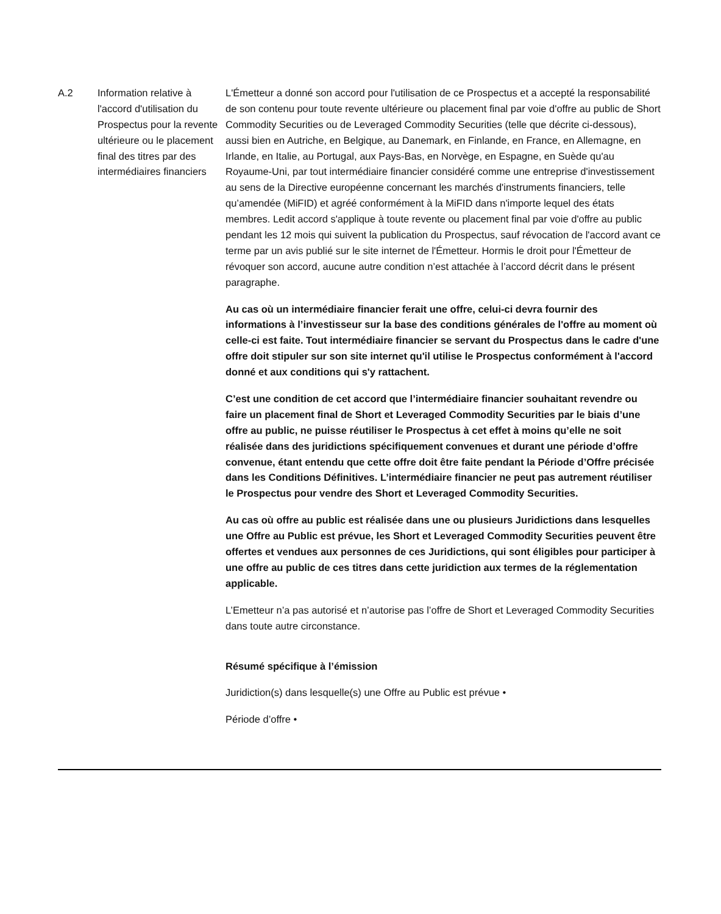| A.2 | Information relative à l'accord d'utilisation du Prospectus pour la revente ultérieure ou le placement final des titres par des intermédiaires financiers | L'Émetteur a donné son accord pour l'utilisation de ce Prospectus et a accepté la responsabilité de son contenu pour toute revente ultérieure ou placement final par voie d'offre au public de Short Commodity Securities ou de Leveraged Commodity Securities (telle que décrite ci-dessous), aussi bien en Autriche, en Belgique, au Danemark, en Finlande, en France, en Allemagne, en Irlande, en Italie, au Portugal, aux Pays-Bas, en Norvège, en Espagne, en Suède qu'au Royaume-Uni, par tout intermédiaire financier considéré comme une entreprise d'investissement au sens de la Directive européenne concernant les marchés d'instruments financiers, telle qu’amendée (MiFID) et agréé conformément à la MiFID dans n'importe lequel des états membres. Ledit accord s'applique à toute revente ou placement final par voie d'offre au public pendant les 12 mois qui suivent la publication du Prospectus, sauf révocation de l'accord avant ce terme par un avis publié sur le site internet de l'Émetteur. Hormis le droit pour l'Émetteur de révoquer son accord, aucune autre condition n’est attachée à l’accord décrit dans le présent paragraphe. Au cas où un intermédiaire financier ferait une offre, celui-ci devra fournir des informations à l’investisseur sur la base des conditions générales de l'offre au moment où celle-ci est faite. Tout intermédiaire financier se servant du Prospectus dans le cadre d'une offre doit stipuler sur son site internet qu'il utilise le Prospectus conformément à l'accord donné et aux conditions qui s'y rattachent. C’est une condition de cet accord que l’intermédiaire financier souhaitant revendre ou faire un placement final de Short et Leveraged Commodity Securities par le biais d’une offre au public, ne puisse réutiliser le Prospectus à cet effet à moins qu’elle ne soit réalisée dans des juridictions spécifiquement convenues et durant une période d’offre convenue, étant entendu que cette offre doit être faite pendant la Période d’Offre précisée dans les Conditions Définitives. L’intermédiaire financier ne peut pas autrement réutiliser le Prospectus pour vendre des Short et Leveraged Commodity Securities. Au cas où offre au public est réalisée dans une ou plusieurs Juridictions dans lesquelles une Offre au Public est prévue, les Short et Leveraged Commodity Securities peuvent être offertes et vendues aux personnes de ces Juridictions, qui sont éligibles pour participer à une offre au public de ces titres dans cette juridiction aux termes de la réglementation applicable. L’Emetteur n’a pas autorisé et n’autorise pas l’offre de Short et Leveraged Commodity Securities dans toute autre circonstance. Résumé spécifique à l’émission Juridiction(s) dans lesquelle(s) une Offre au Public est prévue • Période d’offre • |